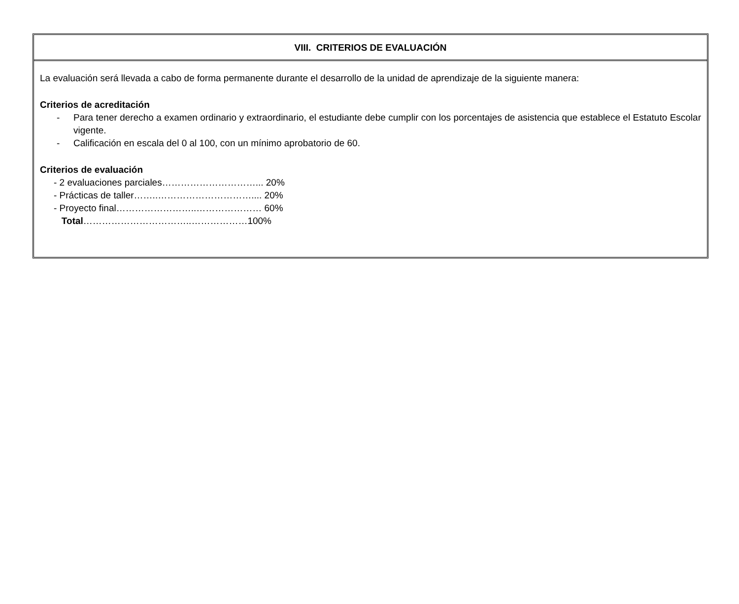VIII. CRITERIOS DE EVALUACIÓN
La evaluación será llevada a cabo de forma permanente durante el desarrollo de la unidad de aprendizaje de la siguiente manera:
Criterios de acreditación
- Para tener derecho a examen ordinario y extraordinario, el estudiante debe cumplir con los porcentajes de asistencia que establece el Estatuto Escolar vigente.
- Calificación en escala del 0 al 100, con un mínimo aprobatorio de 60.
Criterios de evaluación
- 2 evaluaciones parciales…………………………... 20%
- Prácticas de taller……..………………………….... 20%
- Proyecto final……………………..………………… 60%
Total……………………………..………………100%